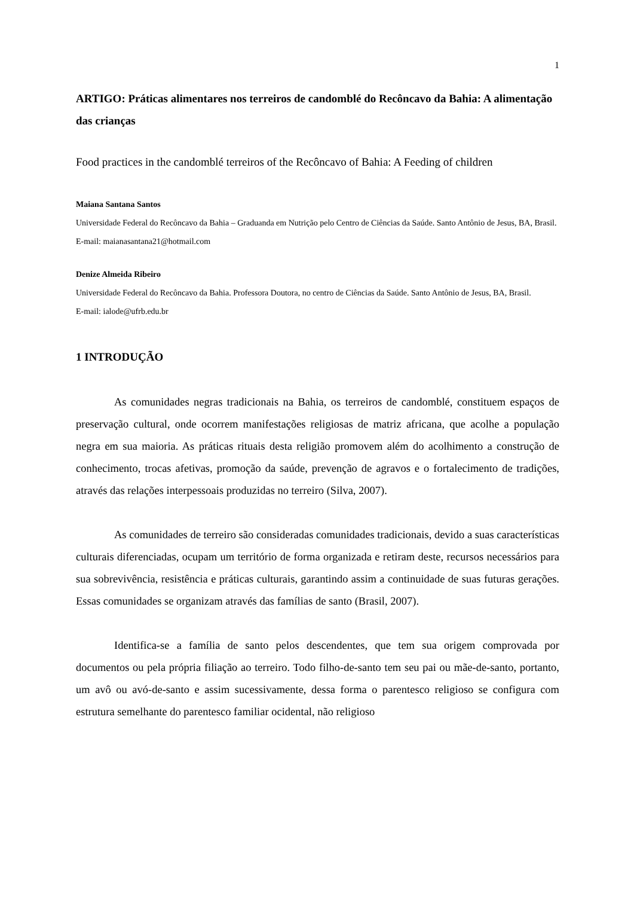1
ARTIGO: Práticas alimentares nos terreiros de candomblé do Recôncavo da Bahia: A alimentação das crianças
Food practices in the candomblé terreiros of the Recôncavo of Bahia: A Feeding of children
Maiana Santana Santos
Universidade Federal do Recôncavo da Bahia – Graduanda em Nutrição pelo Centro de Ciências da Saúde. Santo Antônio de Jesus, BA, Brasil.
E-mail: maianasantana21@hotmail.com
Denize Almeida Ribeiro
Universidade Federal do Recôncavo da Bahia. Professora Doutora, no centro de Ciências da Saúde. Santo Antônio de Jesus, BA, Brasil.
E-mail: ialode@ufrb.edu.br
1 INTRODUÇÃO
As comunidades negras tradicionais na Bahia, os terreiros de candomblé, constituem espaços de preservação cultural, onde ocorrem manifestações religiosas de matriz africana, que acolhe a população negra em sua maioria. As práticas rituais desta religião promovem além do acolhimento a construção de conhecimento, trocas afetivas, promoção da saúde, prevenção de agravos e o fortalecimento de tradições, através das relações interpessoais produzidas no terreiro (Silva, 2007).
As comunidades de terreiro são consideradas comunidades tradicionais, devido a suas características culturais diferenciadas, ocupam um território de forma organizada e retiram deste, recursos necessários para sua sobrevivência, resistência e práticas culturais, garantindo assim a continuidade de suas futuras gerações. Essas comunidades se organizam através das famílias de santo (Brasil, 2007).
Identifica-se a família de santo pelos descendentes, que tem sua origem comprovada por documentos ou pela própria filiação ao terreiro. Todo filho-de-santo tem seu pai ou mãe-de-santo, portanto, um avô ou avó-de-santo e assim sucessivamente, dessa forma o parentesco religioso se configura com estrutura semelhante do parentesco familiar ocidental, não religioso